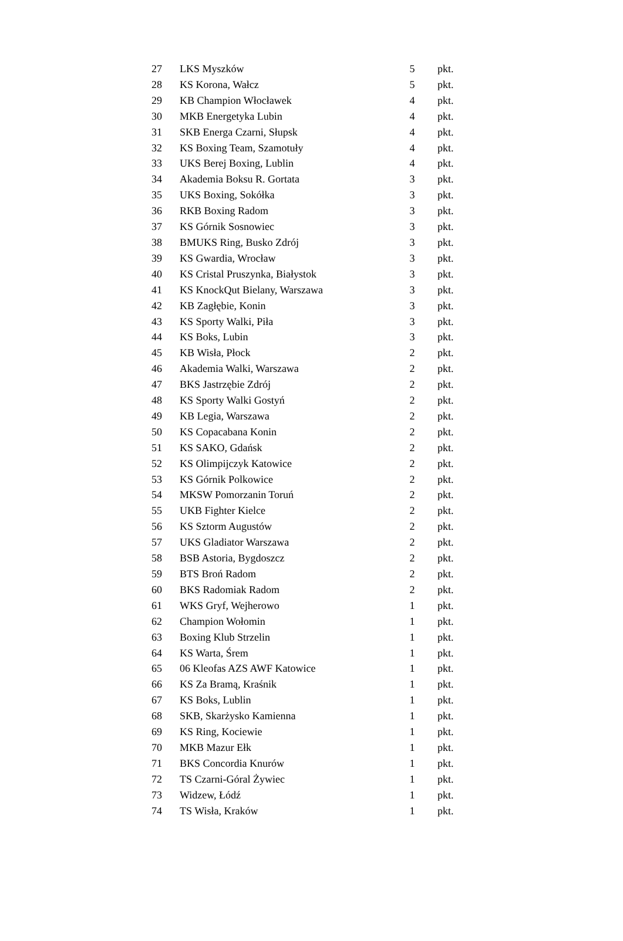| 27 | LKS Myszków | 5 | pkt. |
| 28 | KS Korona, Wałcz | 5 | pkt. |
| 29 | KB Champion Włocławek | 4 | pkt. |
| 30 | MKB Energetyka Lubin | 4 | pkt. |
| 31 | SKB Energa Czarni, Słupsk | 4 | pkt. |
| 32 | KS Boxing Team, Szamotuły | 4 | pkt. |
| 33 | UKS Berej Boxing, Lublin | 4 | pkt. |
| 34 | Akademia Boksu R. Gortata | 3 | pkt. |
| 35 | UKS Boxing, Sokółka | 3 | pkt. |
| 36 | RKB Boxing Radom | 3 | pkt. |
| 37 | KS Górnik Sosnowiec | 3 | pkt. |
| 38 | BMUKS Ring, Busko Zdrój | 3 | pkt. |
| 39 | KS Gwardia, Wrocław | 3 | pkt. |
| 40 | KS Cristal Pruszynka, Białystok | 3 | pkt. |
| 41 | KS KnockQut Bielany, Warszawa | 3 | pkt. |
| 42 | KB Zagłębie, Konin | 3 | pkt. |
| 43 | KS Sporty Walki, Piła | 3 | pkt. |
| 44 | KS Boks, Lubin | 3 | pkt. |
| 45 | KB Wisła, Płock | 2 | pkt. |
| 46 | Akademia Walki, Warszawa | 2 | pkt. |
| 47 | BKS Jastrzębie Zdrój | 2 | pkt. |
| 48 | KS Sporty Walki Gostyń | 2 | pkt. |
| 49 | KB Legia, Warszawa | 2 | pkt. |
| 50 | KS Copacabana Konin | 2 | pkt. |
| 51 | KS SAKO, Gdańsk | 2 | pkt. |
| 52 | KS Olimpijczyk Katowice | 2 | pkt. |
| 53 | KS Górnik Polkowice | 2 | pkt. |
| 54 | MKSW Pomorzanin Toruń | 2 | pkt. |
| 55 | UKB Fighter Kielce | 2 | pkt. |
| 56 | KS Sztorm Augustów | 2 | pkt. |
| 57 | UKS Gladiator Warszawa | 2 | pkt. |
| 58 | BSB Astoria, Bygdoszcz | 2 | pkt. |
| 59 | BTS Broń Radom | 2 | pkt. |
| 60 | BKS Radomiak Radom | 2 | pkt. |
| 61 | WKS Gryf, Wejherowo | 1 | pkt. |
| 62 | Champion Wołomin | 1 | pkt. |
| 63 | Boxing Klub Strzelin | 1 | pkt. |
| 64 | KS Warta, Śrem | 1 | pkt. |
| 65 | 06 Kleofas AZS AWF Katowice | 1 | pkt. |
| 66 | KS Za Bramą, Kraśnik | 1 | pkt. |
| 67 | KS Boks, Lublin | 1 | pkt. |
| 68 | SKB, Skarżysko Kamienna | 1 | pkt. |
| 69 | KS Ring, Kociewie | 1 | pkt. |
| 70 | MKB Mazur Ełk | 1 | pkt. |
| 71 | BKS Concordia Knurów | 1 | pkt. |
| 72 | TS Czarni-Góral Żywiec | 1 | pkt. |
| 73 | Widzew, Łódź | 1 | pkt. |
| 74 | TS Wisła, Kraków | 1 | pkt. |